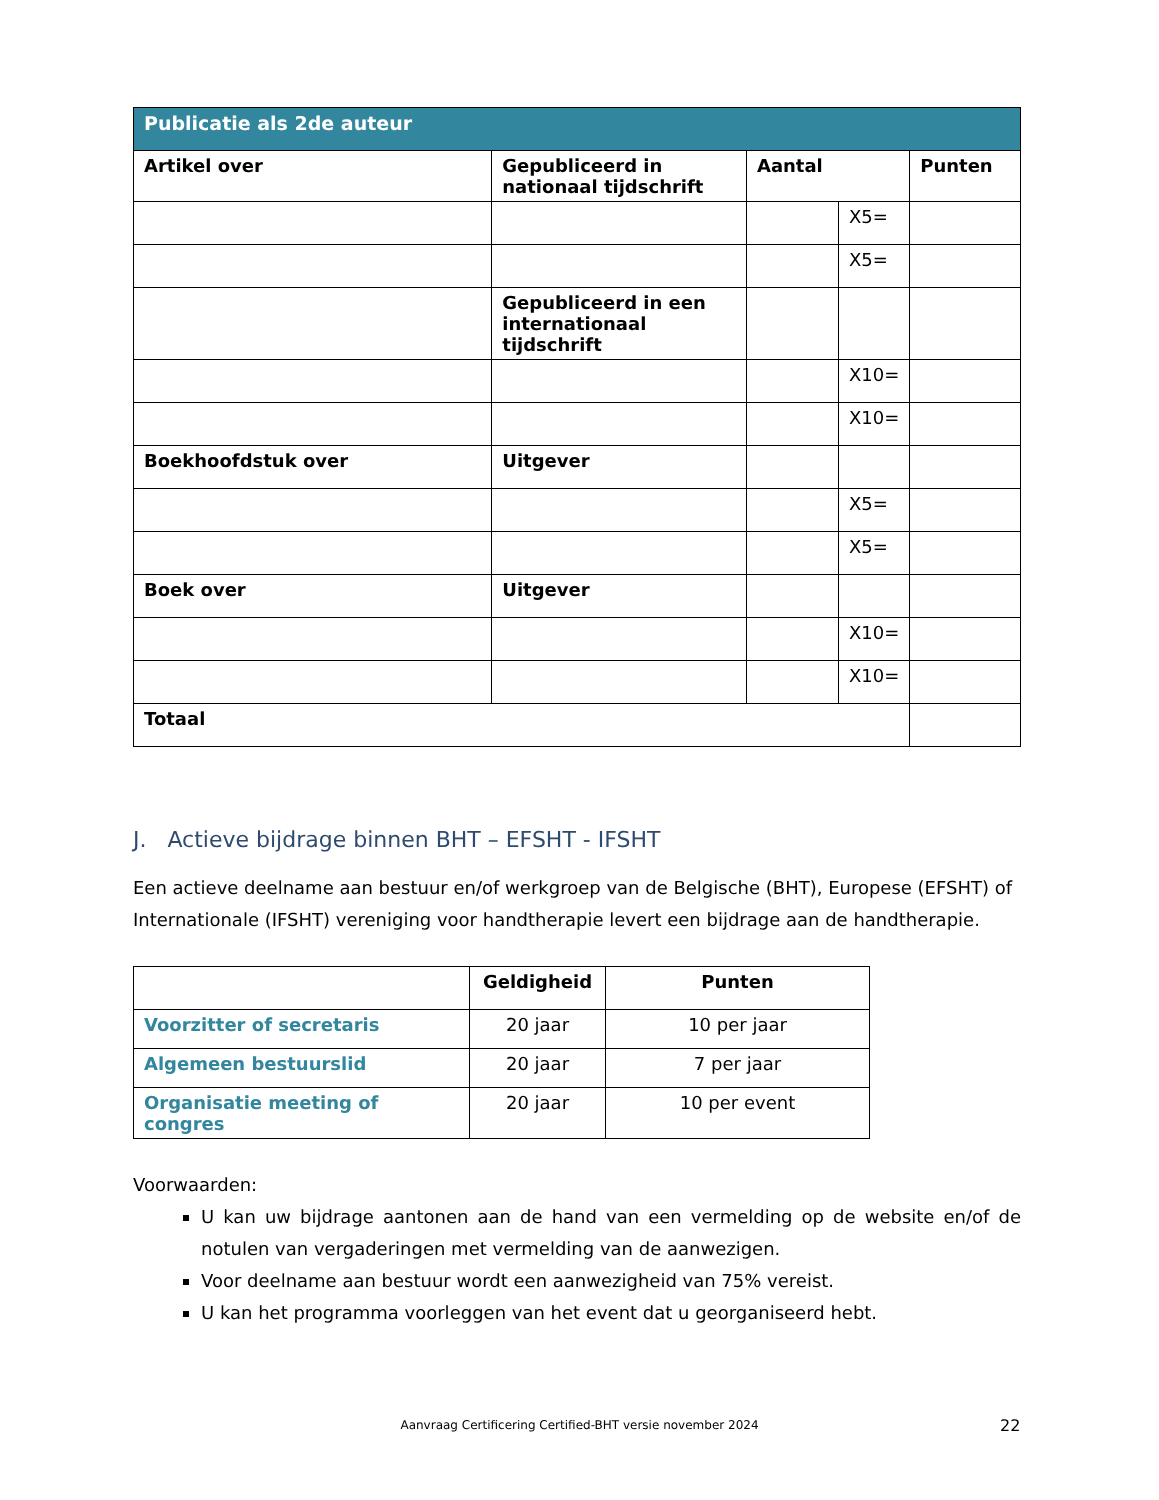| Publicatie als 2de auteur | | | | |
| Artikel over | Gepubliceerd in nationaal tijdschrift | Aantal | | Punten |
| | | | X5= | |
| | | | X5= | |
| | Gepubliceerd in een internationaal tijdschrift | | | |
| | | | X10= | |
| | | | X10= | |
| Boekhoofdstuk over | Uitgever | | | |
| | | | X5= | |
| | | | X5= | |
| Boek over | Uitgever | | | |
| | | | X10= | |
| | | | X10= | |
| Totaal | | | | |
J. Actieve bijdrage binnen BHT – EFSHT - IFSHT
Een actieve deelname aan bestuur en/of werkgroep van de Belgische (BHT), Europese (EFSHT) of Internationale (IFSHT) vereniging voor handtherapie levert een bijdrage aan de handtherapie.
| | Geldigheid | Punten |
| --- | --- | --- |
| Voorzitter of secretaris | 20 jaar | 10 per jaar |
| Algemeen bestuurslid | 20 jaar | 7 per jaar |
| Organisatie meeting of congres | 20 jaar | 10 per event |
Voorwaarden:
U kan uw bijdrage aantonen aan de hand van een vermelding op de website en/of de notulen van vergaderingen met vermelding van de aanwezigen.
Voor deelname aan bestuur wordt een aanwezigheid van 75% vereist.
U kan het programma voorleggen van het event dat u georganiseerd hebt.
Aanvraag Certificering Certified-BHT versie november 2024 22